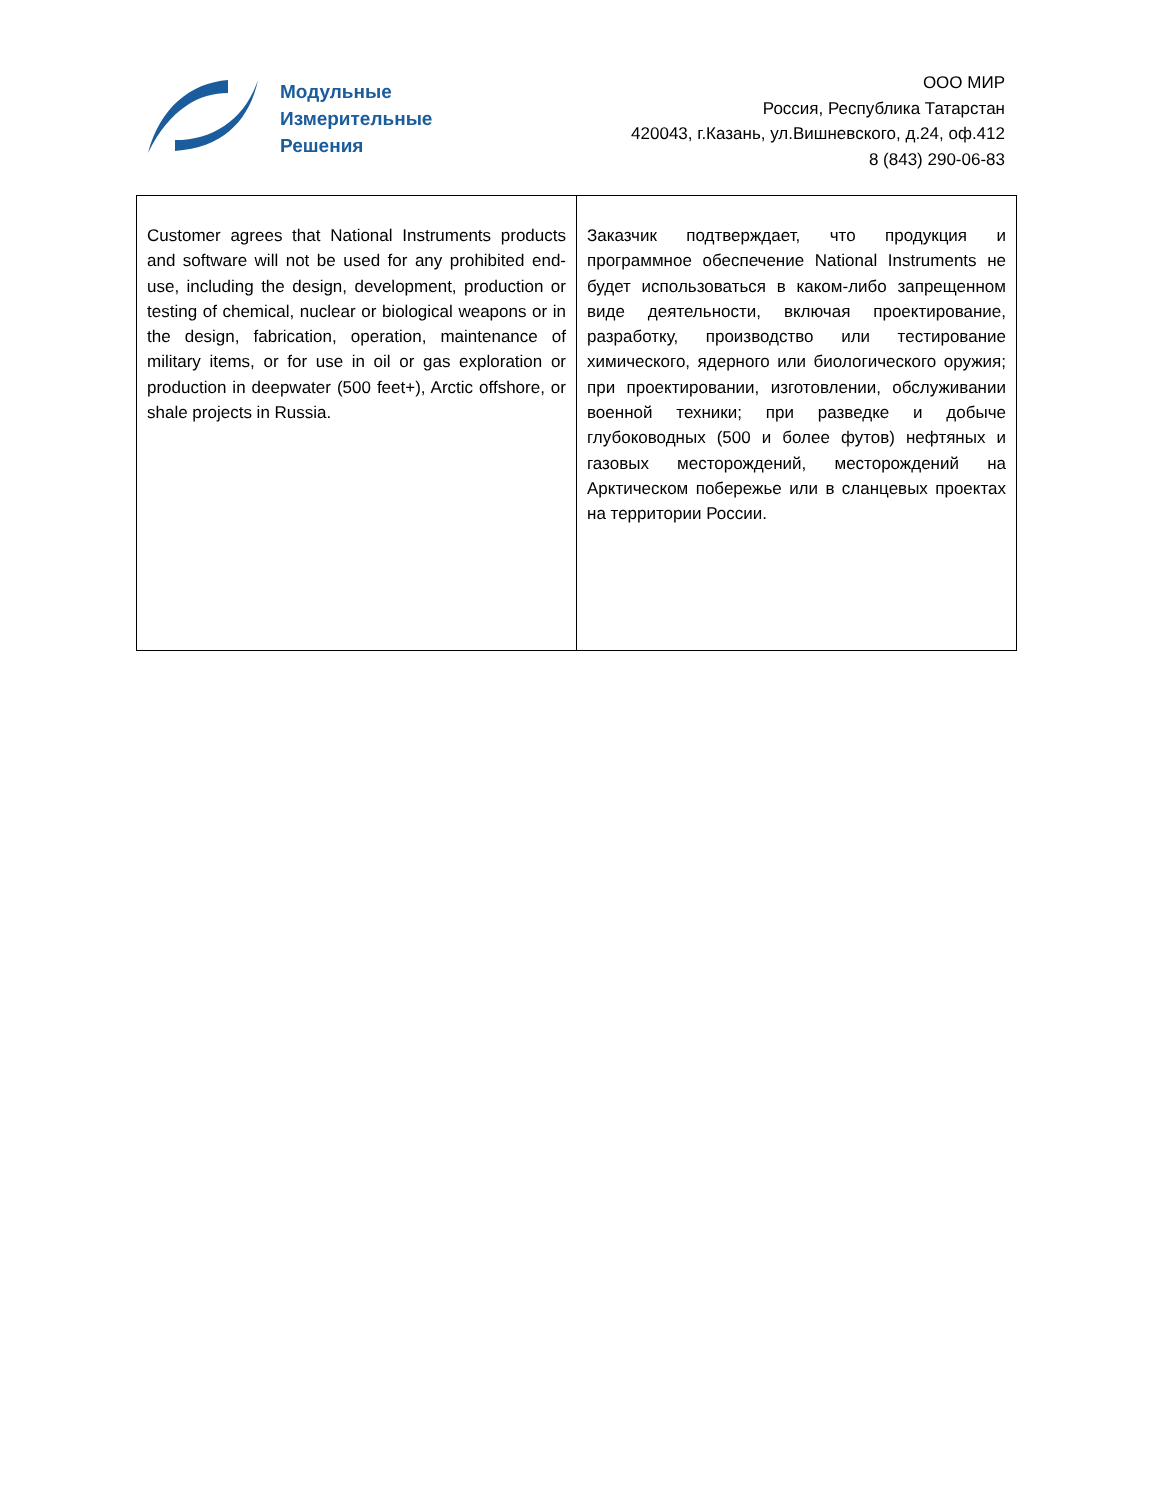Модульные
Измерительные
Решения
ООО МИР
Россия, Республика Татарстан
420043, г.Казань, ул.Вишневского, д.24, оф.412
8 (843) 290-06-83
| Customer agrees that National Instruments products and software will not be used for any prohibited end-use, including the design, development, production or testing of chemical, nuclear or biological weapons or in the design, fabrication, operation, maintenance of military items, or for use in oil or gas exploration or production in deepwater (500 feet+), Arctic offshore, or shale projects in Russia. | Заказчик подтверждает, что продукция и программное обеспечение National Instruments не будет использоваться в каком-либо запрещенном виде деятельности, включая проектирование, разработку, производство или тестирование химического, ядерного или биологического оружия; при проектировании, изготовлении, обслуживании военной техники; при разведке и добыче глубоководных (500 и более футов) нефтяных и газовых месторождений, месторождений на Арктическом побережье или в сланцевых проектах на территории России. |